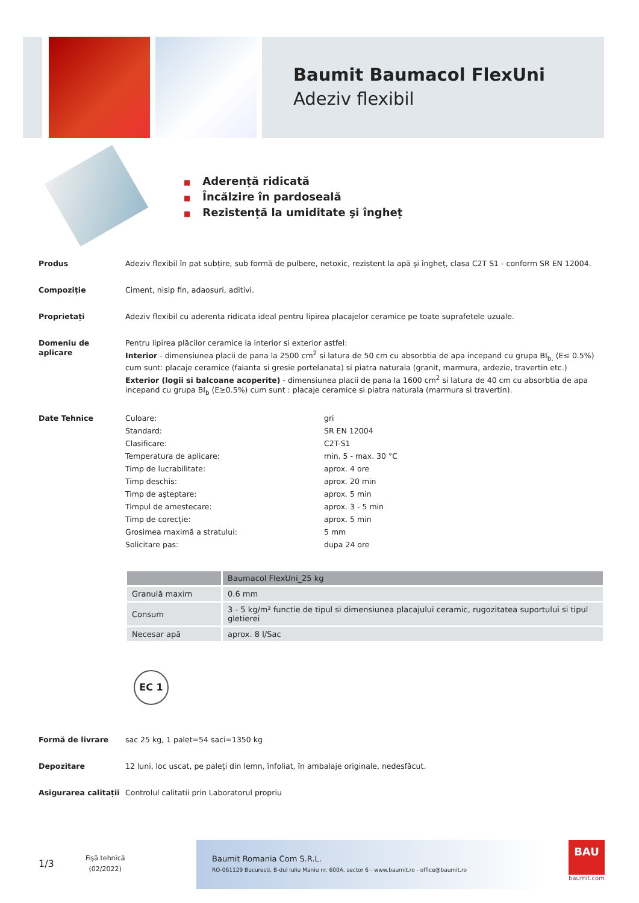Baumit Baumacol FlexUni
Adeziv flexibil
■ Aderență ridicată
■ Încălzire în pardoseală
■ Rezistență la umiditate şi îngheț
Produs Adeziv flexibil în pat subțire, sub formă de pulbere, netoxic, rezistent la apă şi îngheț, clasa C2T S1 - conform SR EN 12004.
Compoziție Ciment, nisip fin, adaosuri, aditivi.
Proprietați Adeziv flexibil cu aderenta ridicata ideal pentru lipirea placajelor ceramice pe toate suprafetele uzuale.
Domeniu de aplicare Pentru lipirea plăcilor ceramice la interior si exterior astfel:
Interior - dimensiunea placii de pana la 2500 cm<sup>2</sup> si latura de 50 cm cu absorbtia de apa incepand cu grupa BI<sub>b,</sub> (E≤ 0.5%) cum sunt: placaje ceramice (faianta si gresie portelanata) si piatra naturala (granit, marmura, ardezie, travertin etc.)
Exterior (logii si balcoane acoperite) - dimensiunea placii de pana la 1600 cm<sup>2</sup> si latura de 40 cm cu absorbtia de apa incepand cu grupa BI<sub>b</sub> (E≥0.5%) cum sunt : placaje ceramice si piatra naturala (marmura si travertin).
Date Tehnice
| Culoare: | gri |
| Standard: | SR EN 12004 |
| Clasificare: | C2T-S1 |
| Temperatura de aplicare: | min. 5 - max. 30 °C |
| Timp de lucrabilitate: | aprox. 4 ore |
| Timp deschis: | aprox. 20 min |
| Timp de aşteptare: | aprox. 5 min |
| Timpul de amestecare: | aprox. 3 - 5 min |
| Timp de corecție: | aprox. 5 min |
| Grosimea maximă a stratului: | 5 mm |
| Solicitare pas: | dupa 24 ore |
| | Baumacol FlexUni_25 kg |
| --- | --- |
| Granulă maxim | 0.6 mm |
| Consum | 3 - 5 kg/m² functie de tipul si dimensiunea placajului ceramic, rugozitatea suportului si tipul gletierei |
| Necesar apă | aprox. 8 l/Sac |
EC 1
Formă de livrare sac 25 kg, 1 palet=54 saci=1350 kg
Depozitare 12 luni, loc uscat, pe paleți din lemn, înfoliat, în ambalaje originale, nedesfăcut.
Asigurarea calitații
Controlul calitatii prin Laboratorul propriu
1/3
Fişă tehnică
(02/2022)
Baumit Romania Com S.R.L.
RO-061129 Bucuresti, B-dul Iuliu Maniu nr. 600A, sector 6 - www.baumit.ro - office@baumit.ro
BAU
baumit.com